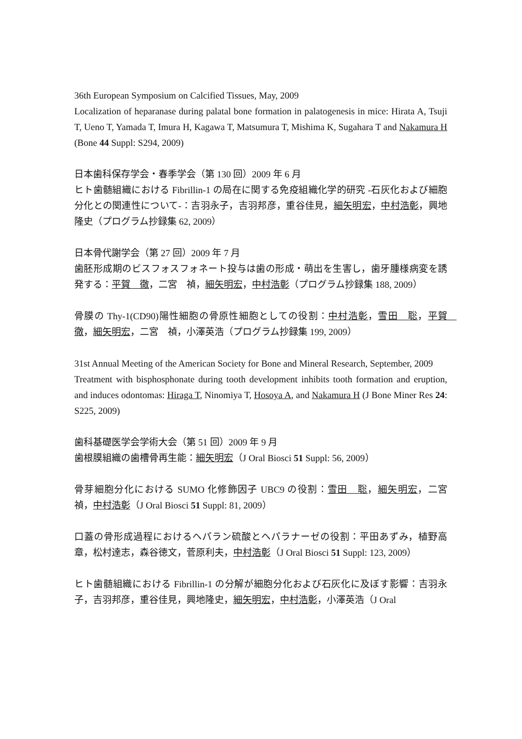36th European Symposium on Calcified Tissues, May, 2009
Localization of heparanase during palatal bone formation in palatogenesis in mice: Hirata A, Tsuji T, Ueno T, Yamada T, Imura H, Kagawa T, Matsumura T, Mishima K, Sugahara T and Nakamura H (Bone 44 Suppl: S294, 2009)
日本歯科保存学会・春季学会（第 130 回）2009 年 6 月
ヒト歯髄組織における Fibrillin-1 の局在に関する免疫組織化学的研究 -石灰化および細胞分化との関連性について-：吉羽永子，吉羽邦彦，重谷佳見，細矢明宏，中村浩彰，興地隆史（プログラム抄録集 62, 2009）
日本骨代謝学会（第 27 回）2009 年 7 月
歯胚形成期のビスフォスフォネート投与は歯の形成・萌出を生害し，歯牙腫様病変を誘発する：平賀　徹，二宮　禎，細矢明宏，中村浩彰（プログラム抄録集 188, 2009）
骨膜の Thy-1(CD90)陽性細胞の骨原性細胞としての役割：中村浩彰，雪田　聡，平賀　徹，細矢明宏，二宮　禎，小澤英浩（プログラム抄録集 199, 2009）
31st Annual Meeting of the American Society for Bone and Mineral Research, September, 2009
Treatment with bisphosphonate during tooth development inhibits tooth formation and eruption, and induces odontomas: Hiraga T, Ninomiya T, Hosoya A, and Nakamura H (J Bone Miner Res 24: S225, 2009)
歯科基礎医学会学術大会（第 51 回）2009 年 9 月
歯根膜組織の歯槽骨再生能：細矢明宏（J Oral Biosci 51 Suppl: 56, 2009）
骨芽細胞分化における SUMO 化修飾因子 UBC9 の役割：雪田　聡，細矢明宏，二宮　禎，中村浩彰（J Oral Biosci 51 Suppl: 81, 2009）
口蓋の骨形成過程におけるヘパラン硫酸とヘパラナーゼの役割：平田あずみ，植野高章，松村達志，森谷徳文，菅原利夫，中村浩彰（J Oral Biosci 51 Suppl: 123, 2009）
ヒト歯髄組織における Fibrillin-1 の分解が細胞分化および石灰化に及ぼす影響：吉羽永子，吉羽邦彦，重谷佳見，興地隆史，細矢明宏，中村浩彰，小澤英浩（J Oral